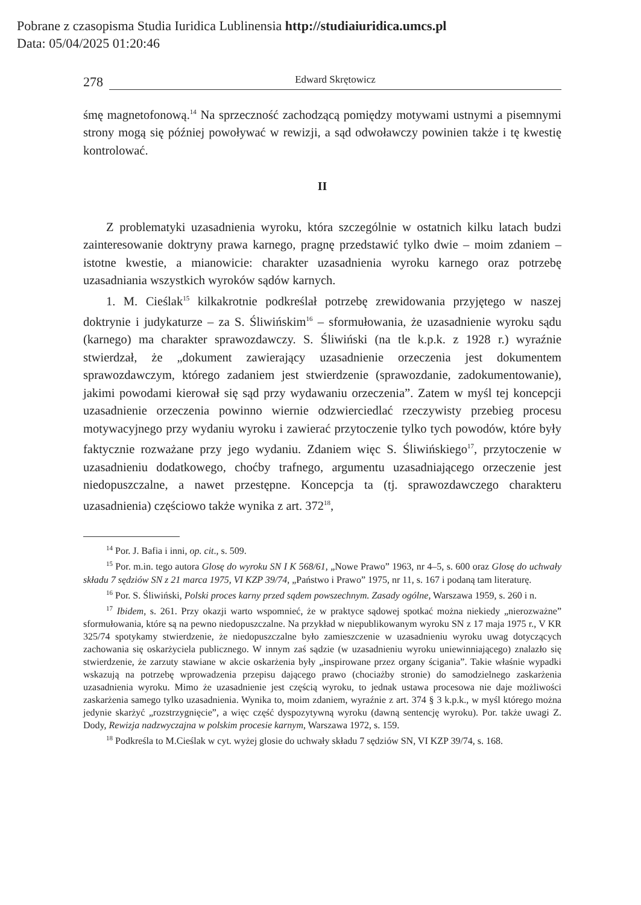Pobrane z czasopisma Studia Iuridica Lublinensia http://studiaiuridica.umcs.pl
Data: 05/04/2025 01:20:46
278 Edward Skrętowicz
śmę magnetofonową.<sup>14</sup> Na sprzeczność zachodzącą pomiędzy motywami ustnymi a pisemnymi strony mogą się później powoływać w rewizji, a sąd odwoławczy powinien także i tę kwestię kontrolować.
II
Z problematyki uzasadnienia wyroku, która szczególnie w ostatnich kilku latach budzi zainteresowanie doktryny prawa karnego, pragnę przedstawić tylko dwie – moim zdaniem – istotne kwestie, a mianowicie: charakter uzasadnienia wyroku karnego oraz potrzebę uzasadniania wszystkich wyroków sądów karnych.
1. M. Cieślak<sup>15</sup> kilkakrotnie podkreślał potrzebę zrewidowania przyjętego w naszej doktrynie i judykaturze – za S. Śliwińskim<sup>16</sup> – sformułowania, że uzasadnienie wyroku sądu (karnego) ma charakter sprawozdawczy. S. Śliwiński (na tle k.p.k. z 1928 r.) wyraźnie stwierdzał, że „dokument zawierający uzasadnienie orzeczenia jest dokumentem sprawozdawczym, którego zadaniem jest stwierdzenie (sprawozdanie, zadokumentowanie), jakimi powodami kierował się sąd przy wydawaniu orzeczenia”. Zatem w myśl tej koncepcji uzasadnienie orzeczenia powinno wiernie odzwierciedlać rzeczywisty przebieg procesu motywacyjnego przy wydaniu wyroku i zawierać przytoczenie tylko tych powodów, które były faktycznie rozważane przy jego wydaniu. Zdaniem więc S. Śliwińskiego<sup>17</sup>, przytoczenie w uzasadnieniu dodatkowego, choćby trafnego, argumentu uzasadniającego orzeczenie jest niedopuszczalne, a nawet przestępne. Koncepcja ta (tj. sprawozdawczego charakteru uzasadnienia) częściowo także wynika z art. 372<sup>18</sup>,
<sup>14</sup> Por. J. Bafia i inni, op. cit., s. 509.
<sup>15</sup> Por. m.in. tego autora Glosę do wyroku SN I K 568/61, „Nowe Prawo” 1963, nr 4–5, s. 600 oraz Glosę do uchwały składu 7 sędziów SN z 21 marca 1975, VI KZP 39/74, „Państwo i Prawo” 1975, nr 11, s. 167 i podaną tam literaturę.
<sup>16</sup> Por. S. Śliwiński, Polski proces karny przed sądem powszechnym. Zasady ogólne, Warszawa 1959, s. 260 i n.
<sup>17</sup> Ibidem, s. 261. Przy okazji warto wspomnieć, że w praktyce sądowej spotkać można niekiedy „nierozważne” sformułowania, które są na pewno niedopuszczalne. Na przykład w niepublikowanym wyroku SN z 17 maja 1975 r., V KR 325/74 spotykamy stwierdzenie, że niedopuszczalne było zamieszczenie w uzasadnieniu wyroku uwag dotyczących zachowania się oskarżyciela publicznego. W innym zaś sądzie (w uzasadnieniu wyroku uniewinniającego) znalazło się stwierdzenie, że zarzuty stawiane w akcie oskarżenia były „inspirowane przez organy ścigania”. Takie właśnie wypadki wskazują na potrzebę wprowadzenia przepisu dającego prawo (chociażby stronie) do samodzielnego zaskarżenia uzasadnienia wyroku. Mimo że uzasadnienie jest częścią wyroku, to jednak ustawa procesowa nie daje możliwości zaskarżenia samego tylko uzasadnienia. Wynika to, moim zdaniem, wyraźnie z art. 374 § 3 k.p.k., w myśl którego można jedynie skarżyć „rozstrzygnięcie”, a więc część dyspozytywną wyroku (dawną sentencję wyroku). Por. także uwagi Z. Dody, Rewizja nadzwyczajna w polskim procesie karnym, Warszawa 1972, s. 159.
<sup>18</sup> Podkreśla to M.Cieślak w cyt. wyżej glosie do uchwały składu 7 sędziów SN, VI KZP 39/74, s. 168.